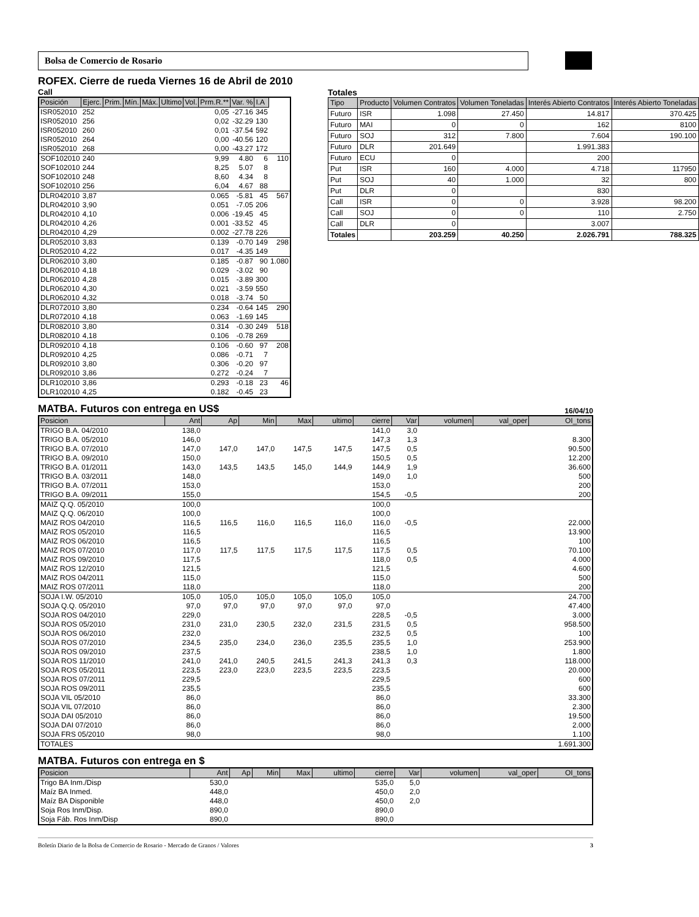Bolsa de Comercio de Rosario
ROFEX. Cierre de rueda Viernes 16 de Abril de 2010
Call
| Posición | Ejerc. | Prim. | Mín. | Máx. | Ultimo | Vol. | Prm.R.** | Var. % | I.A | |
| --- | --- | --- | --- | --- | --- | --- | --- | --- | --- | --- |
| ISR052010 | 252 | | | | | | 0,05 | -27.16 | 345 | |
| ISR052010 | 256 | | | | | | 0,02 | -32.29 | 130 | |
| ISR052010 | 260 | | | | | | 0,01 | -37.54 | 592 | |
| ISR052010 | 264 | | | | | | 0,00 | -40.56 | 120 | |
| ISR052010 | 268 | | | | | | 0,00 | -43.27 | 172 | |
| SOF102010 | 240 | | | | | | 9,99 | 4.80 | 6 | 110 |
| SOF102010 | 244 | | | | | | 8,25 | 5.07 | 8 | |
| SOF102010 | 248 | | | | | | 8,60 | 4.34 | 8 | |
| SOF102010 | 256 | | | | | | 6,04 | 4.67 | 88 | |
| DLR042010 | 3,87 | | | | | | 0.065 | -5.81 | 45 | 567 |
| DLR042010 | 3,90 | | | | | | 0.051 | -7.05 | 206 | |
| DLR042010 | 4,10 | | | | | | 0.006 | -19.45 | 45 | |
| DLR042010 | 4,26 | | | | | | 0.001 | -33.52 | 45 | |
| DLR042010 | 4,29 | | | | | | 0.002 | -27.78 | 226 | |
| DLR052010 | 3,83 | | | | | | 0.139 | -0.70 | 149 | 298 |
| DLR052010 | 4,22 | | | | | | 0.017 | -4.35 | 149 | |
| DLR062010 | 3,80 | | | | | | 0.185 | -0.87 | 90 | 1.080 |
| DLR062010 | 4,18 | | | | | | 0.029 | -3.02 | 90 | |
| DLR062010 | 4,28 | | | | | | 0.015 | -3.89 | 300 | |
| DLR062010 | 4,30 | | | | | | 0.021 | -3.59 | 550 | |
| DLR062010 | 4,32 | | | | | | 0.018 | -3.74 | 50 | |
| DLR072010 | 3,80 | | | | | | 0.234 | -0.64 | 145 | 290 |
| DLR072010 | 4,18 | | | | | | 0.063 | -1.69 | 145 | |
| DLR082010 | 3,80 | | | | | | 0.314 | -0.30 | 249 | 518 |
| DLR082010 | 4,18 | | | | | | 0.106 | -0.78 | 269 | |
| DLR092010 | 4,18 | | | | | | 0.106 | -0.60 | 97 | 208 |
| DLR092010 | 4,25 | | | | | | 0.086 | -0.71 | 7 | |
| DLR092010 | 3,80 | | | | | | 0.306 | -0.20 | 97 | |
| DLR092010 | 3,86 | | | | | | 0.272 | -0.24 | 7 | |
| DLR102010 | 3,86 | | | | | | 0.293 | -0.18 | 23 | 46 |
| DLR102010 | 4,25 | | | | | | 0.182 | -0.45 | 23 | |
Totales
| Tipo | Producto | Volumen Contratos | Volumen Toneladas | Interés Abierto Contratos | Interés Abierto Toneladas |
| --- | --- | --- | --- | --- | --- |
| Futuro | ISR | 1.098 | 27.450 | 14.817 | 370.425 |
| Futuro | MAI | 0 | 0 | 162 | 8100 |
| Futuro | SOJ | 312 | 7.800 | 7.604 | 190.100 |
| Futuro | DLR | 201.649 | | 1.991.383 | |
| Futuro | ECU | 0 | | 200 | |
| Put | ISR | 160 | 4.000 | 4.718 | 117950 |
| Put | SOJ | 40 | 1.000 | 32 | 800 |
| Put | DLR | 0 | | 830 | |
| Call | ISR | 0 | 0 | 3.928 | 98.200 |
| Call | SOJ | 0 | 0 | 110 | 2.750 |
| Call | DLR | 0 | | 3.007 | |
| Totales | | 203.259 | 40.250 | 2.026.791 | 788.325 |
MATBA. Futuros con entrega en US$
16/04/10
| Posicion | Ant | Ap | Min | Max | ultimo | cierre | Var | volumen | val_oper | OI_tons |
| --- | --- | --- | --- | --- | --- | --- | --- | --- | --- | --- |
| TRIGO B.A. 04/2010 | 138,0 | | | | | 141,0 | 3,0 | | | |
| TRIGO B.A. 05/2010 | 146,0 | | | | | 147,3 | 1,3 | | | 8.300 |
| TRIGO B.A. 07/2010 | 147,0 | 147,0 | 147,0 | 147,5 | 147,5 | 147,5 | 0,5 | | | 90.500 |
| TRIGO B.A. 09/2010 | 150,0 | | | | | 150,5 | 0,5 | | | 12.200 |
| TRIGO B.A. 01/2011 | 143,0 | 143,5 | 143,5 | 145,0 | 144,9 | 144,9 | 1,9 | | | 36.600 |
| TRIGO B.A. 03/2011 | 148,0 | | | | | 149,0 | 1,0 | | | 500 |
| TRIGO B.A. 07/2011 | 153,0 | | | | | 153,0 | | | | 200 |
| TRIGO B.A. 09/2011 | 155,0 | | | | | 154,5 | -0,5 | | | 200 |
| MAIZ Q.Q. 05/2010 | 100,0 | | | | | 100,0 | | | | |
| MAIZ Q.Q. 06/2010 | 100,0 | | | | | 100,0 | | | | |
| MAIZ ROS 04/2010 | 116,5 | 116,5 | 116,0 | 116,5 | 116,0 | 116,0 | -0,5 | | | 22.000 |
| MAIZ ROS 05/2010 | 116,5 | | | | | 116,5 | | | | 13.900 |
| MAIZ ROS 06/2010 | 116,5 | | | | | 116,5 | | | | 100 |
| MAIZ ROS 07/2010 | 117,0 | 117,5 | 117,5 | 117,5 | 117,5 | 117,5 | 0,5 | | | 70.100 |
| MAIZ ROS 09/2010 | 117,5 | | | | | 118,0 | 0,5 | | | 4.000 |
| MAIZ ROS 12/2010 | 121,5 | | | | | 121,5 | | | | 4.600 |
| MAIZ ROS 04/2011 | 115,0 | | | | | 115,0 | | | | 500 |
| MAIZ ROS 07/2011 | 118,0 | | | | | 118,0 | | | | 200 |
| SOJA I.W. 05/2010 | 105,0 | 105,0 | 105,0 | 105,0 | 105,0 | 105,0 | | | | 24.700 |
| SOJA Q.Q. 05/2010 | 97,0 | 97,0 | 97,0 | 97,0 | 97,0 | 97,0 | | | | 47.400 |
| SOJA ROS 04/2010 | 229,0 | | | | | 228,5 | -0,5 | | | 3.000 |
| SOJA ROS 05/2010 | 231,0 | 231,0 | 230,5 | 232,0 | 231,5 | 231,5 | 0,5 | | | 958.500 |
| SOJA ROS 06/2010 | 232,0 | | | | | 232,5 | 0,5 | | | 100 |
| SOJA ROS 07/2010 | 234,5 | 235,0 | 234,0 | 236,0 | 235,5 | 235,5 | 1,0 | | | 253.900 |
| SOJA ROS 09/2010 | 237,5 | | | | | 238,5 | 1,0 | | | 1.800 |
| SOJA ROS 11/2010 | 241,0 | 241,0 | 240,5 | 241,5 | 241,3 | 241,3 | 0,3 | | | 118.000 |
| SOJA ROS 05/2011 | 223,5 | 223,0 | 223,0 | 223,5 | 223,5 | 223,5 | | | | 20.000 |
| SOJA ROS 07/2011 | 229,5 | | | | | 229,5 | | | | 600 |
| SOJA ROS 09/2011 | 235,5 | | | | | 235,5 | | | | 600 |
| SOJA VIL 05/2010 | 86,0 | | | | | 86,0 | | | | 33.300 |
| SOJA VIL 07/2010 | 86,0 | | | | | 86,0 | | | | 2.300 |
| SOJA DAI 05/2010 | 86,0 | | | | | 86,0 | | | | 19.500 |
| SOJA DAI 07/2010 | 86,0 | | | | | 86,0 | | | | 2.000 |
| SOJA FRS 05/2010 | 98,0 | | | | | 98,0 | | | | 1.100 |
| TOTALES | | | | | | | | | | 1.691.300 |
MATBA. Futuros con entrega en $
| Posicion | Ant | Ap | Min | Max | ultimo | cierre | Var | volumen | val_oper | OI_tons |
| --- | --- | --- | --- | --- | --- | --- | --- | --- | --- | --- |
| Trigo BA Inm./Disp | 530,0 | | | | | 535,0 | 5,0 | | | |
| Maíz BA Inmed. | 448,0 | | | | | 450,0 | 2,0 | | | |
| Maíz BA Disponible | 448,0 | | | | | 450,0 | 2,0 | | | |
| Soja Ros Inm/Disp. | 890,0 | | | | | 890,0 | | | | |
| Soja Fáb. Ros Inm/Disp | 890,0 | | | | | 890,0 | | | | |
Boletín Diario de la Bolsa de Comercio de Rosario - Mercado de Granos / Valores 3